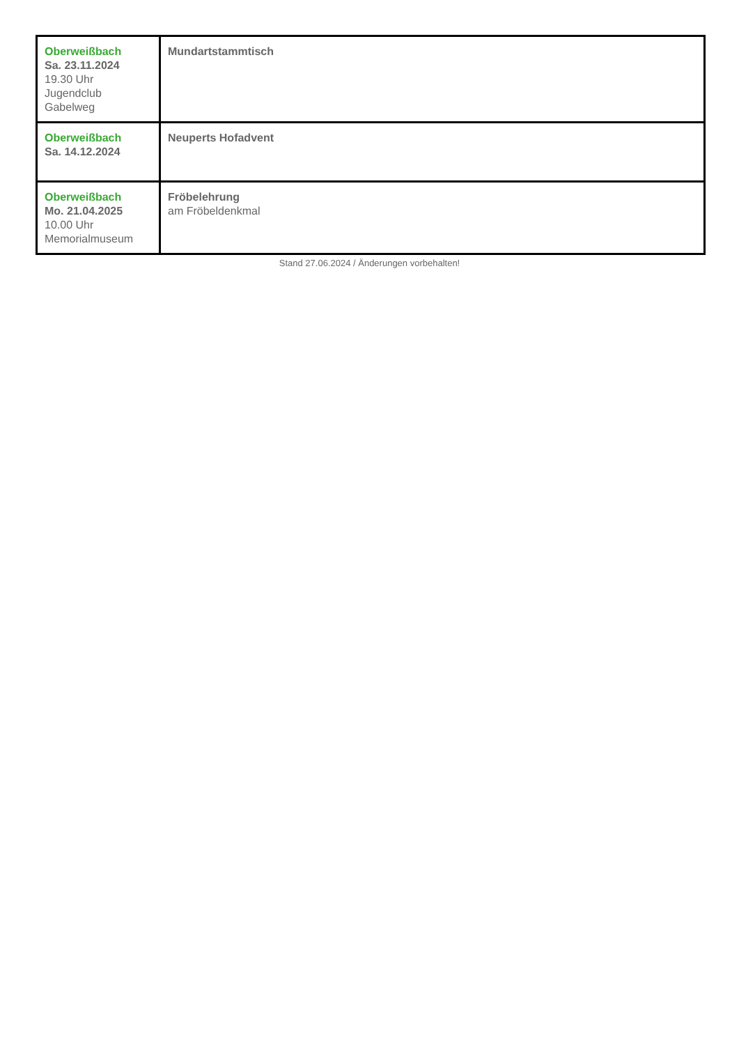| Oberweißbach Sa. 23.11.2024 19.30 Uhr Jugendclub Gabelweg | Mundartstammtisch |
| Oberweißbach Sa. 14.12.2024 | Neuperts Hofadvent |
| Oberweißbach Mo. 21.04.2025 10.00 Uhr Memorialmuseum | Fröbelehrung am Fröbeldenkmal |
Stand 27.06.2024 / Änderungen vorbehalten!